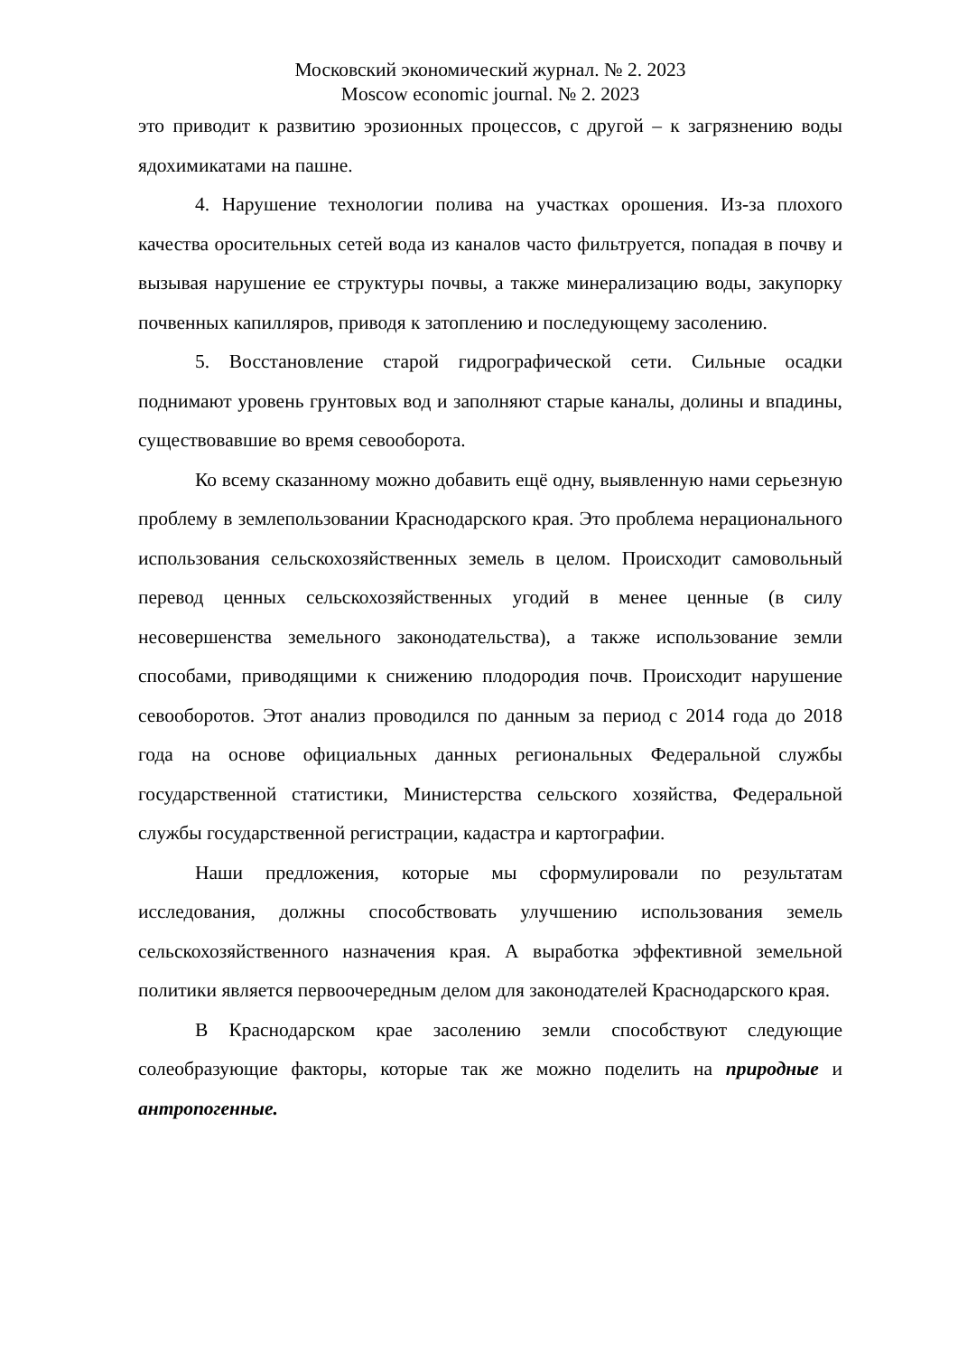Московский экономический журнал. № 2. 2023
Moscow economic journal. № 2. 2023
это приводит к развитию эрозионных процессов, с другой – к загрязнению воды ядохимикатами на пашне.
4. Нарушение технологии полива на участках орошения. Из-за плохого качества оросительных сетей вода из каналов часто фильтруется, попадая в почву и вызывая нарушение ее структуры почвы, а также минерализацию воды, закупорку почвенных капилляров, приводя к затоплению и последующему засолению.
5. Восстановление старой гидрографической сети. Сильные осадки поднимают уровень грунтовых вод и заполняют старые каналы, долины и впадины, существовавшие во время севооборота.
Ко всему сказанному можно добавить ещё одну, выявленную нами серьезную проблему в землепользовании Краснодарского края. Это проблема нерационального использования сельскохозяйственных земель в целом. Происходит самовольный перевод ценных сельскохозяйственных угодий в менее ценные (в силу несовершенства земельного законодательства), а также использование земли способами, приводящими к снижению плодородия почв. Происходит нарушение севооборотов. Этот анализ проводился по данным за период с 2014 года до 2018 года на основе официальных данных региональных Федеральной службы государственной статистики, Министерства сельского хозяйства, Федеральной службы государственной регистрации, кадастра и картографии.
Наши предложения, которые мы сформулировали по результатам исследования, должны способствовать улучшению использования земель сельскохозяйственного назначения края. А выработка эффективной земельной политики является первоочередным делом для законодателей Краснодарского края.
В Краснодарском крае засолению земли способствуют следующие солеобразующие факторы, которые так же можно поделить на природные и антропогенные.